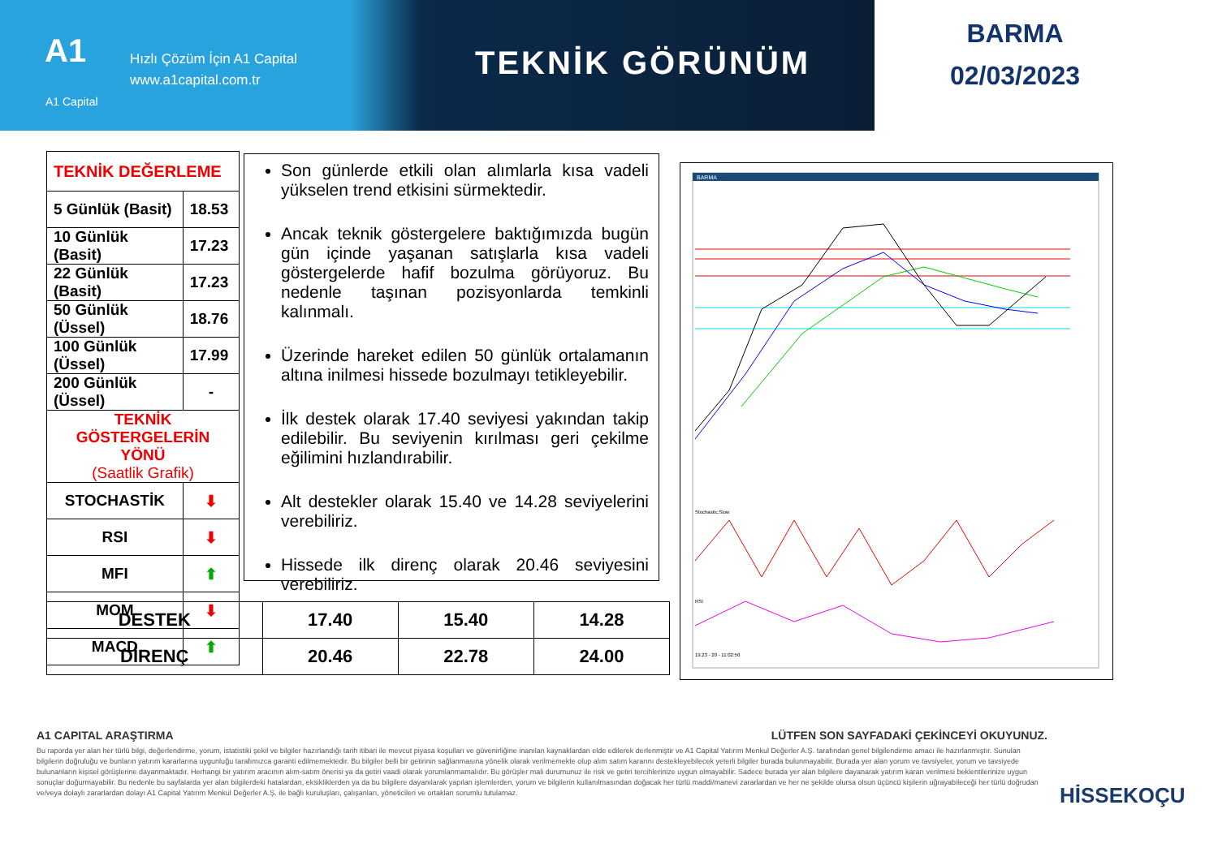A1
Hızlı Çözüm İçin A1 Capital
www.a1capital.com.tr
A1 Capital
TEKNİK GÖRÜNÜM
BARMA
02/03/2023
| TEKNİK DEĞERLEME | |
| 5 Günlük (Basit) | 18.53 |
| 10 Günlük (Basit) | 17.23 |
| 22 Günlük (Basit) | 17.23 |
| 50 Günlük (Üssel) | 18.76 |
| 100 Günlük (Üssel) | 17.99 |
| 200 Günlük (Üssel) | - |
| TEKNİK GÖSTERGELERİN YÖNÜ (Saatlik Grafik) | |
| STOCHASTİK | ⬇ |
| RSI | ⬇ |
| MFI | ⬆ |
| MOM | ⬇ |
| MACD | ⬆ |
Son günlerde etkili olan alımlarla kısa vadeli yükselen trend etkisini sürmektedir.
Ancak teknik göstergelere baktığımızda bugün gün içinde yaşanan satışlarla kısa vadeli göstergelerde hafif bozulma görüyoruz. Bu nedenle taşınan pozisyonlarda temkinli kalınmalı.
Üzerinde hareket edilen 50 günlük ortalamanın altına inilmesi hissede bozulmayı tetikleyebilir.
İlk destek olarak 17.40 seviyesi yakından takip edilebilir. Bu seviyenin kırılması geri çekilme eğilimini hızlandırabilir.
Alt destekler olarak 15.40 ve 14.28 seviyelerini verebiliriz.
Hissede ilk direnç olarak 20.46 seviyesini verebiliriz.
| DESTEK | 17.40 | 15.40 | 14.28 |
| DİRENÇ | 20.46 | 22.78 | 24.00 |
BARMA
Stochastic,Slow
RSI
19.23 - 20 - 11:02:50
A1 CAPITAL ARAŞTIRMA LÜTFEN SON SAYFADAKİ ÇEKİNCEYİ OKUYUNUZ.
Bu raporda yer alan her türlü bilgi, değerlendirme, yorum, istatistiki şekil ve bilgiler hazırlandığı tarih itibari ile mevcut piyasa koşulları ve güvenirliğine inanılan kaynaklardan elde edilerek derlenmiştir ve A1 Capital Yatırım Menkul Değerler A.Ş. tarafından genel bilgilendirme amacı ile hazırlanmıştır. Sunulan bilgilerin doğruluğu ve bunların yatırım kararlarına uygunluğu tarafımızca garanti edilmemektedir. Bu bilgiler belli bir getirinin sağlanmasına yönelik olarak verilmemekte olup alım satım kararını destekleyebilecek yeterli bilgiler burada bulunmayabilir. Burada yer alan yorum ve tavsiyeler, yorum ve tavsiyede bulunanların kişisel görüşlerine dayanmaktadır. Herhangi bir yatırım aracının alım-satım önerisi ya da getiri vaadi olarak yorumlanmamalıdır. Bu görüşler mali durumunuz ile risk ve getiri tercihlerinize uygun olmayabilir. Sadece burada yer alan bilgilere dayanarak yatırım kararı verilmesi beklentilerinize uygun sonuçlar doğurmayabilir. Bu nedenle bu sayfalarda yer alan bilgilerdeki hatalardan, eksikliklerden ya da bu bilgilere dayanılarak yapılan işlemlerden, yorum ve bilgilerin kullanılmasından doğacak her türlü maddi/manevi zararlardan ve her ne şekilde olursa olsun üçüncü kişilerin uğrayabileceği her türlü doğrudan ve/veya dolaylı zararlardan dolayı A1 Capital Yatırım Menkul Değerler A.Ş. ile bağlı kuruluşları, çalışanları, yöneticileri ve ortakları sorumlu tutulamaz.
HİSSEKOÇU